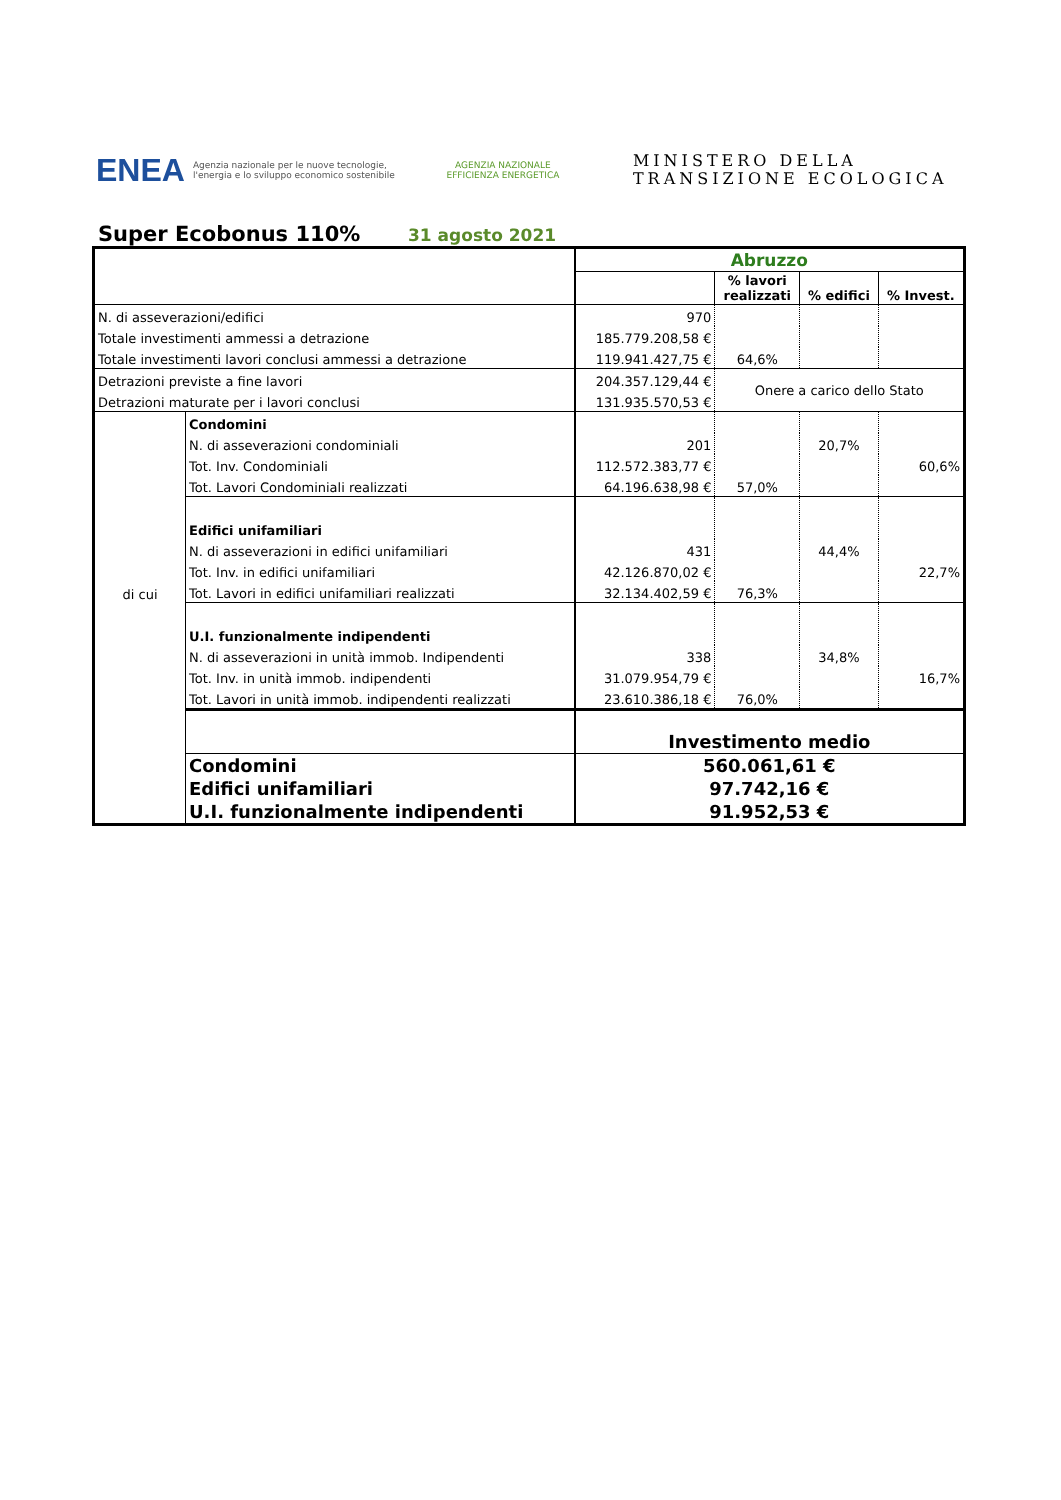ENEA
Agenzia nazionale per le nuove tecnologie, l'energia e lo sviluppo economico sostenibile
AGENZIA NAZIONALE EFFICIENZA ENERGETICA
MINISTERO DELLA
TRANSIZIONE ECOLOGICA
Super Ecobonus 110%
31 agosto 2021
| | | Abruzzo | | | |
| | | | % lavori realizzati | % edifici | % Invest. |
| N. di asseverazioni/edifici | | 970 | | | |
| Totale investimenti ammessi a detrazione | | 185.779.208,58 € | | | |
| Totale investimenti lavori conclusi ammessi a detrazione | | 119.941.427,75 € | 64,6% | | |
| Detrazioni previste a fine lavori | | 204.357.129,44 € | Onere a carico dello Stato | | |
| Detrazioni maturate per i lavori conclusi | | 131.935.570,53 € | | | |
| di cui | Condomini | | | | |
| | N. di asseverazioni condominiali | 201 | | 20,7% | |
| | Tot. Inv. Condominiali | 112.572.383,77 € | | | 60,6% |
| | Tot. Lavori Condominiali realizzati | 64.196.638,98 € | 57,0% | | |
| | Edifici unifamiliari | | | | |
| | N. di asseverazioni in edifici unifamiliari | 431 | | 44,4% | |
| | Tot. Inv. in edifici unifamiliari | 42.126.870,02 € | | | 22,7% |
| | Tot. Lavori in edifici unifamiliari realizzati | 32.134.402,59 € | 76,3% | | |
| | U.I. funzionalmente indipendenti | | | | |
| | N. di asseverazioni in unità immob. Indipendenti | 338 | | 34,8% | |
| | Tot. Inv. in unità immob. indipendenti | 31.079.954,79 € | | | 16,7% |
| | Tot. Lavori in unità immob. indipendenti realizzati | 23.610.386,18 € | 76,0% | | |
| | | Investimento medio | | | |
| | Condomini | 560.061,61 € | | | |
| | Edifici unifamiliari | 97.742,16 € | | | |
| | U.I. funzionalmente indipendenti | 91.952,53 € | | | |